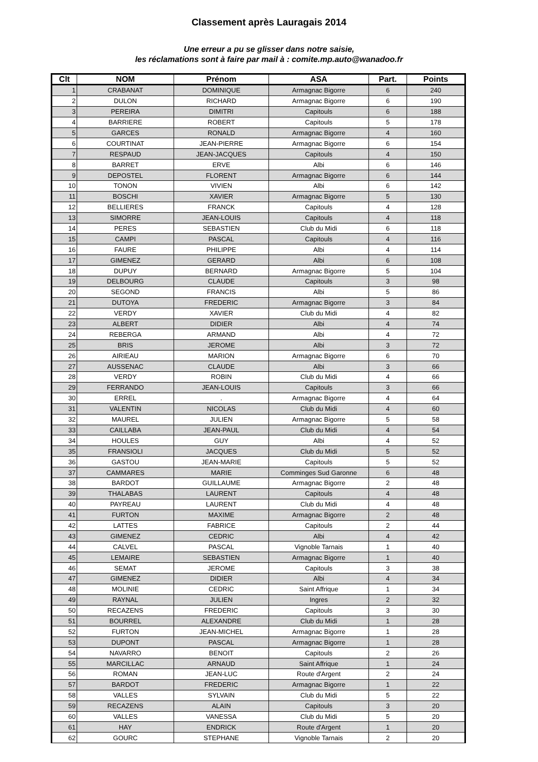Classement après Lauragais 2014
Une erreur a pu se glisser dans notre saisie,
les réclamations sont à faire par mail à : comite.mp.auto@wanadoo.fr
| Clt | NOM | Prénom | ASA | Part. | Points |
| --- | --- | --- | --- | --- | --- |
| 1 | CRABANAT | DOMINIQUE | Armagnac Bigorre | 6 | 240 |
| 2 | DULON | RICHARD | Armagnac Bigorre | 6 | 190 |
| 3 | PEREIRA | DIMITRI | Capitouls | 6 | 188 |
| 4 | BARRIERE | ROBERT | Capitouls | 5 | 178 |
| 5 | GARCES | RONALD | Armagnac Bigorre | 4 | 160 |
| 6 | COURTINAT | JEAN-PIERRE | Armagnac Bigorre | 6 | 154 |
| 7 | RESPAUD | JEAN-JACQUES | Capitouls | 4 | 150 |
| 8 | BARRET | ERVE | Albi | 6 | 146 |
| 9 | DEPOSTEL | FLORENT | Armagnac Bigorre | 6 | 144 |
| 10 | TONON | VIVIEN | Albi | 6 | 142 |
| 11 | BOSCHI | XAVIER | Armagnac Bigorre | 5 | 130 |
| 12 | BELLIERES | FRANCK | Capitouls | 4 | 128 |
| 13 | SIMORRE | JEAN-LOUIS | Capitouls | 4 | 118 |
| 14 | PERES | SEBASTIEN | Club du Midi | 6 | 118 |
| 15 | CAMPI | PASCAL | Capitouls | 4 | 116 |
| 16 | FAURE | PHILIPPE | Albi | 4 | 114 |
| 17 | GIMENEZ | GERARD | Albi | 6 | 108 |
| 18 | DUPUY | BERNARD | Armagnac Bigorre | 5 | 104 |
| 19 | DELBOURG | CLAUDE | Capitouls | 3 | 98 |
| 20 | SEGOND | FRANCIS | Albi | 5 | 86 |
| 21 | DUTOYA | FREDERIC | Armagnac Bigorre | 3 | 84 |
| 22 | VERDY | XAVIER | Club du Midi | 4 | 82 |
| 23 | ALBERT | DIDIER | Albi | 4 | 74 |
| 24 | REBERGA | ARMAND | Albi | 4 | 72 |
| 25 | BRIS | JEROME | Albi | 3 | 72 |
| 26 | AIRIEAU | MARION | Armagnac Bigorre | 6 | 70 |
| 27 | AUSSENAC | CLAUDE | Albi | 3 | 66 |
| 28 | VERDY | ROBIN | Club du Midi | 4 | 66 |
| 29 | FERRANDO | JEAN-LOUIS | Capitouls | 3 | 66 |
| 30 | ERREL | . | Armagnac Bigorre | 4 | 64 |
| 31 | VALENTIN | NICOLAS | Club du Midi | 4 | 60 |
| 32 | MAUREL | JULIEN | Armagnac Bigorre | 5 | 58 |
| 33 | CAILLABA | JEAN-PAUL | Club du Midi | 4 | 54 |
| 34 | HOULES | GUY | Albi | 4 | 52 |
| 35 | FRANSIOLI | JACQUES | Club du Midi | 5 | 52 |
| 36 | GASTOU | JEAN-MARIE | Capitouls | 5 | 52 |
| 37 | CAMMARES | MARIE | Comminges Sud Garonne | 6 | 48 |
| 38 | BARDOT | GUILLAUME | Armagnac Bigorre | 2 | 48 |
| 39 | THALABAS | LAURENT | Capitouls | 4 | 48 |
| 40 | PAYREAU | LAURENT | Club du Midi | 4 | 48 |
| 41 | FURTON | MAXIME | Armagnac Bigorre | 2 | 48 |
| 42 | LATTES | FABRICE | Capitouls | 2 | 44 |
| 43 | GIMENEZ | CEDRIC | Albi | 4 | 42 |
| 44 | CALVEL | PASCAL | Vignoble Tarnais | 1 | 40 |
| 45 | LEMAIRE | SEBASTIEN | Armagnac Bigorre | 1 | 40 |
| 46 | SEMAT | JEROME | Capitouls | 3 | 38 |
| 47 | GIMENEZ | DIDIER | Albi | 4 | 34 |
| 48 | MOLINIE | CEDRIC | Saint Affrique | 1 | 34 |
| 49 | RAYNAL | JULIEN | Ingres | 2 | 32 |
| 50 | RECAZENS | FREDERIC | Capitouls | 3 | 30 |
| 51 | BOURREL | ALEXANDRE | Club du Midi | 1 | 28 |
| 52 | FURTON | JEAN-MICHEL | Armagnac Bigorre | 1 | 28 |
| 53 | DUPONT | PASCAL | Armagnac Bigorre | 1 | 28 |
| 54 | NAVARRO | BENOIT | Capitouls | 2 | 26 |
| 55 | MARCILLAC | ARNAUD | Saint Affrique | 1 | 24 |
| 56 | ROMAN | JEAN-LUC | Route d'Argent | 2 | 24 |
| 57 | BARDOT | FREDERIC | Armagnac Bigorre | 1 | 22 |
| 58 | VALLES | SYLVAIN | Club du Midi | 5 | 22 |
| 59 | RECAZENS | ALAIN | Capitouls | 3 | 20 |
| 60 | VALLES | VANESSA | Club du Midi | 5 | 20 |
| 61 | HAY | ENDRICK | Route d'Argent | 1 | 20 |
| 62 | GOURC | STEPHANE | Vignoble Tarnais | 2 | 20 |